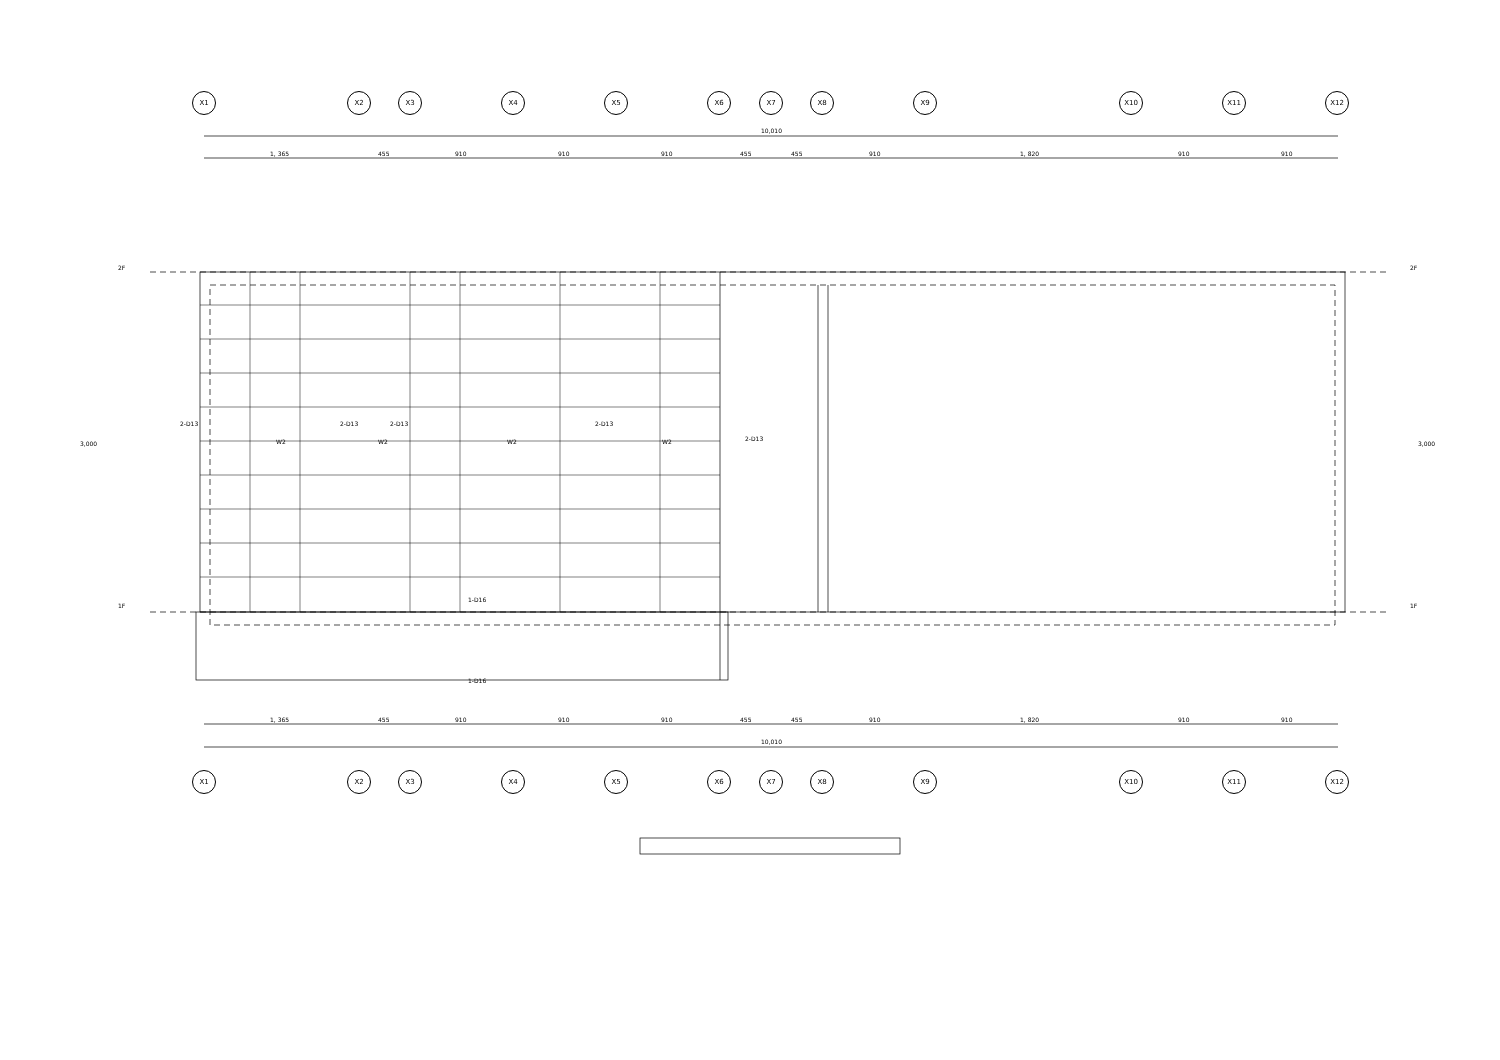X1 X2 X3 X4 X5 X6 X7 X8 X9 X10 X11 X12
10,010
1, 365 455 910 910 910 455 455 910 1, 820 910 910
2F 2F
1F 1F
3,000 3,000
W2 W2 W2 W2
2-D13 2-D13 2-D13 2-D13
2-D13
1-D16
1-D16
1, 365 455 910 910 910 455 455 910 1, 820 910 910
10,010
X1 X2 X3 X4 X5 X6 X7 X8 X9 X10 X11 X12